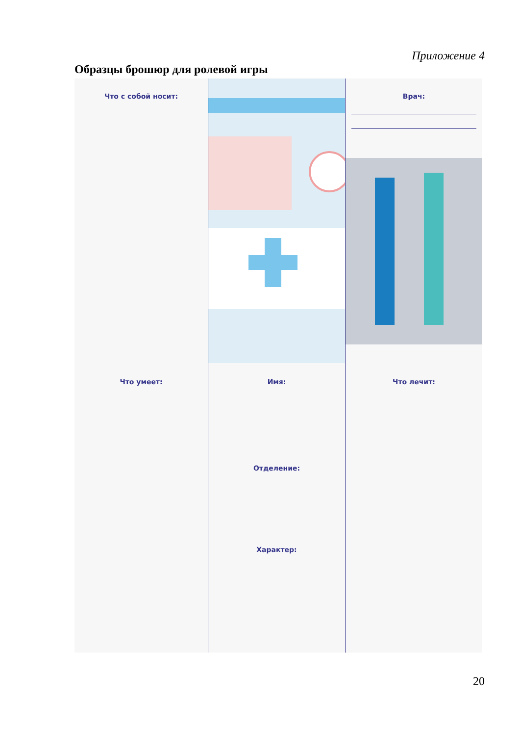Приложение 4
Образцы брошюр для ролевой игры
Что с собой носит:
Врач:
Что умеет:
Имя:
Отделение:
Характер:
Что лечит:
20